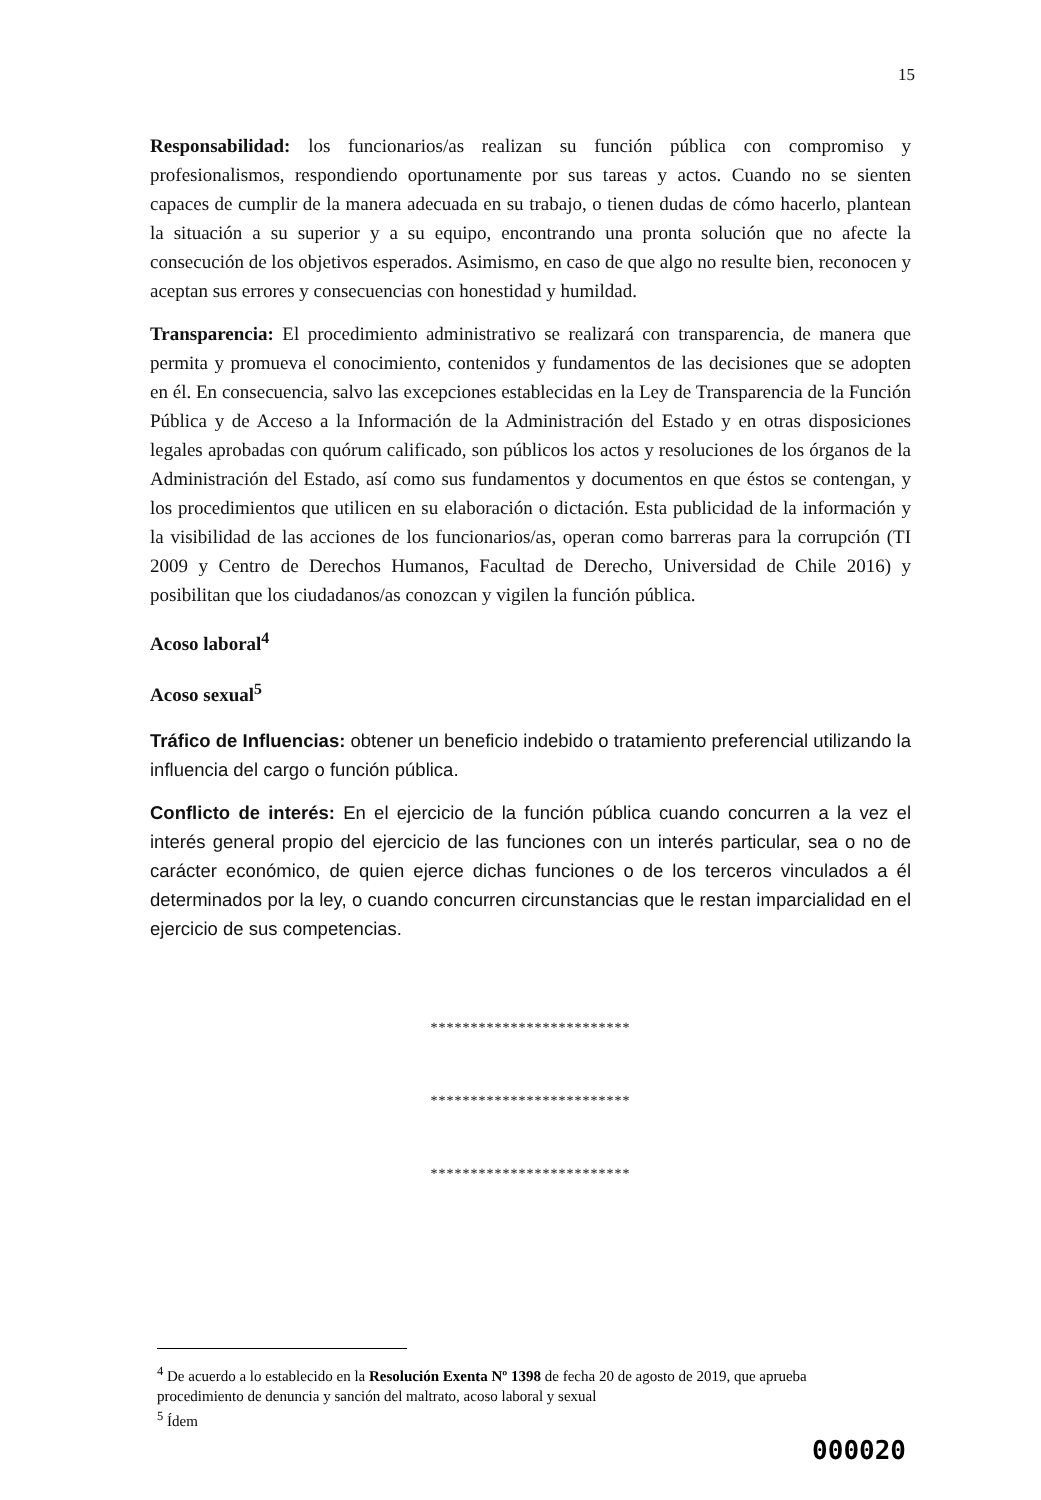15
Responsabilidad: los funcionarios/as realizan su función pública con compromiso y profesionalismos, respondiendo oportunamente por sus tareas y actos. Cuando no se sienten capaces de cumplir de la manera adecuada en su trabajo, o tienen dudas de cómo hacerlo, plantean la situación a su superior y a su equipo, encontrando una pronta solución que no afecte la consecución de los objetivos esperados. Asimismo, en caso de que algo no resulte bien, reconocen y aceptan sus errores y consecuencias con honestidad y humildad.
Transparencia: El procedimiento administrativo se realizará con transparencia, de manera que permita y promueva el conocimiento, contenidos y fundamentos de las decisiones que se adopten en él. En consecuencia, salvo las excepciones establecidas en la Ley de Transparencia de la Función Pública y de Acceso a la Información de la Administración del Estado y en otras disposiciones legales aprobadas con quórum calificado, son públicos los actos y resoluciones de los órganos de la Administración del Estado, así como sus fundamentos y documentos en que éstos se contengan, y los procedimientos que utilicen en su elaboración o dictación. Esta publicidad de la información y la visibilidad de las acciones de los funcionarios/as, operan como barreras para la corrupción (TI 2009 y Centro de Derechos Humanos, Facultad de Derecho, Universidad de Chile 2016) y posibilitan que los ciudadanos/as conozcan y vigilen la función pública.
Acoso laboral<sup>4</sup>
Acoso sexual<sup>5</sup>
Tráfico de Influencias: obtener un beneficio indebido o tratamiento preferencial utilizando la influencia del cargo o función pública.
Conflicto de interés: En el ejercicio de la función pública cuando concurren a la vez el interés general propio del ejercicio de las funciones con un interés particular, sea o no de carácter económico, de quien ejerce dichas funciones o de los terceros vinculados a él determinados por la ley, o cuando concurren circunstancias que le restan imparcialidad en el ejercicio de sus competencias.
*************************
*************************
*************************
<sup>4</sup> De acuerdo a lo establecido en la Resolución Exenta Nº 1398 de fecha 20 de agosto de 2019, que aprueba procedimiento de denuncia y sanción del maltrato, acoso laboral y sexual
<sup>5</sup> Ídem
000020